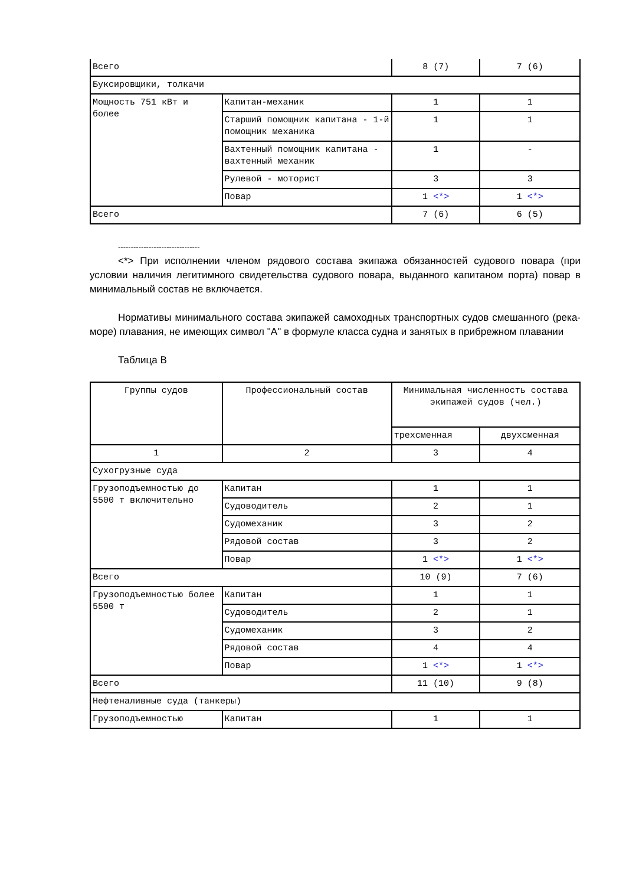| Всего | | 8 (7) | 7 (6) |
| Буксировщики, толкачи | | | |
| Мощность 751 кВт и более | Капитан-механик | 1 | 1 |
| | Старший помощник капитана - 1-й помощник механика | 1 | 1 |
| | Вахтенный помощник капитана - вахтенный механик | 1 | - |
| | Рулевой - моторист | 3 | 3 |
| | Повар | 1 <*> | 1 <*> |
| Всего | | 7 (6) | 6 (5) |
--------------------------------
<*> При исполнении членом рядового состава экипажа обязанностей судового повара (при условии наличия легитимного свидетельства судового повара, выданного капитаном порта) повар в минимальный состав не включается.
Нормативы минимального состава экипажей самоходных транспортных судов смешанного (река-море) плавания, не имеющих символ "А" в формуле класса судна и занятых в прибрежном плавании
Таблица В
| Группы судов | Профессиональный состав | Минимальная численность состава экипажей судов (чел.) | |
| --- | --- | --- | --- |
| | | трехсменная | двухсменная |
| 1 | 2 | 3 | 4 |
| Сухогрузные суда | | | |
| Грузоподъемностью до 5500 т включительно | Капитан | 1 | 1 |
| | Судоводитель | 2 | 1 |
| | Судомеханик | 3 | 2 |
| | Рядовой состав | 3 | 2 |
| | Повар | 1 <*> | 1 <*> |
| Всего | | 10 (9) | 7 (6) |
| Грузоподъемностью более 5500 т | Капитан | 1 | 1 |
| | Судоводитель | 2 | 1 |
| | Судомеханик | 3 | 2 |
| | Рядовой состав | 4 | 4 |
| | Повар | 1 <*> | 1 <*> |
| Всего | | 11 (10) | 9 (8) |
| Нефтеналивные суда (танкеры) | | | |
| Грузоподъемностью | Капитан | 1 | 1 |